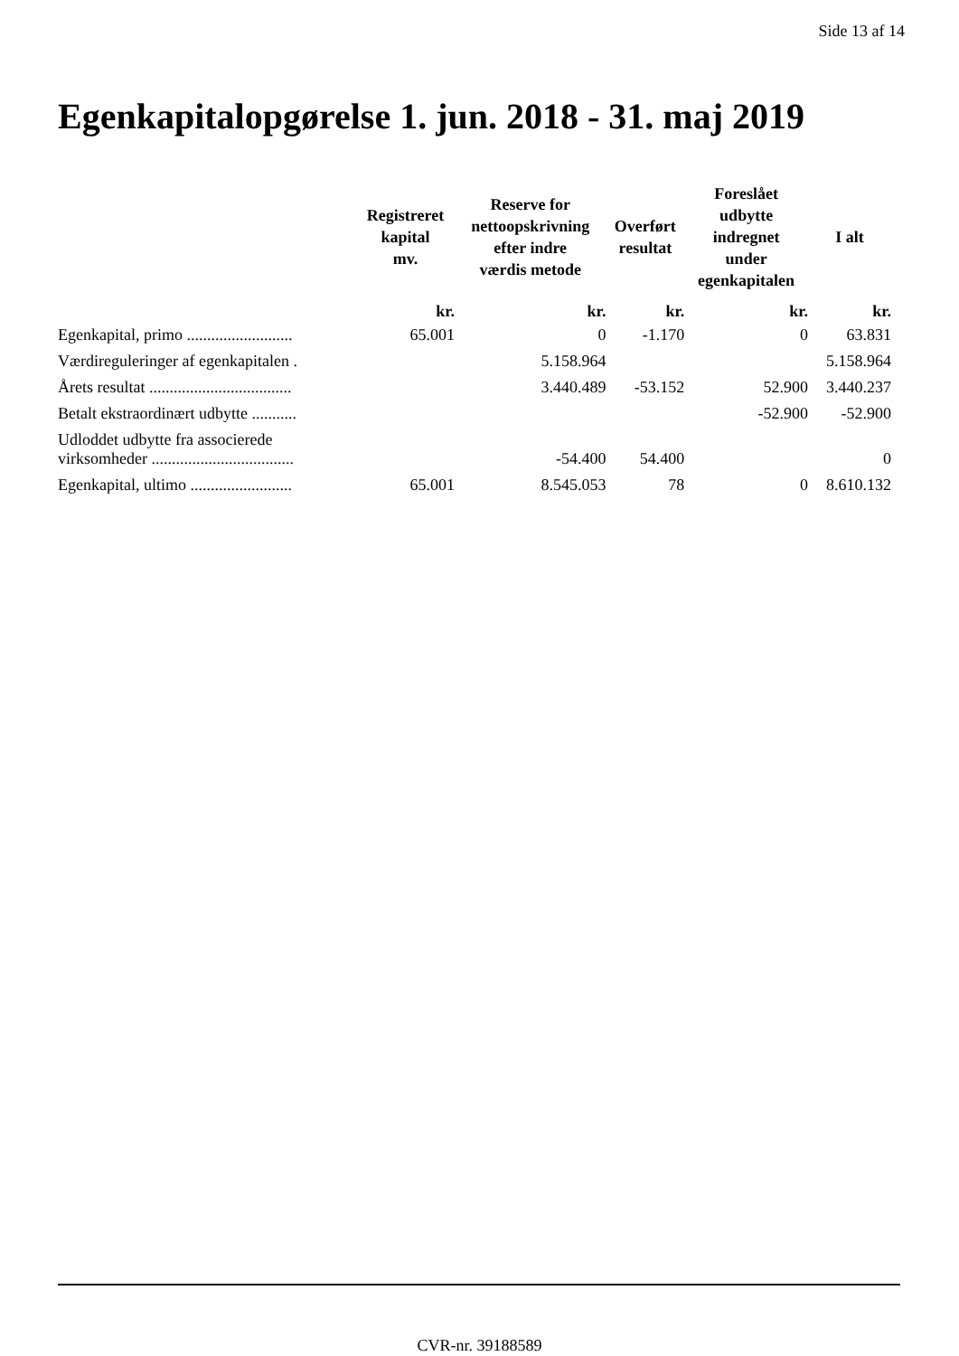Side 13 af 14
Egenkapitalopgørelse 1. jun. 2018 - 31. maj 2019
| | Registreret kapital mv. | Reserve for nettoopskrivning efter indre værdis metode | Overført resultat | Foreslået udbytte indregnet under egenkapitalen | I alt |
| --- | --- | --- | --- | --- | --- |
| | kr. | kr. | kr. | kr. | kr. |
| Egenkapital, primo .......................... | 65.001 | 0 | -1.170 | 0 | 63.831 |
| Værdireguleringer af egenkapitalen . | | 5.158.964 | | | 5.158.964 |
| Årets resultat ................................... | | 3.440.489 | -53.152 | 52.900 | 3.440.237 |
| Betalt ekstraordinært udbytte ........... | | | | -52.900 | -52.900 |
| Udloddet udbytte fra associerede virksomheder ................................... | | -54.400 | 54.400 | | 0 |
| Egenkapital, ultimo ......................... | 65.001 | 8.545.053 | 78 | 0 | 8.610.132 |
CVR-nr. 39188589